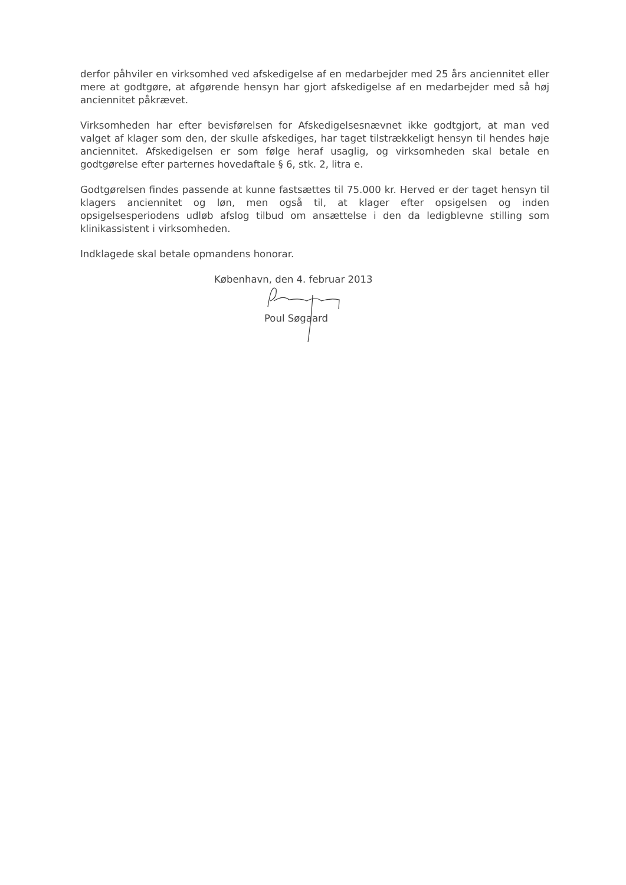derfor påhviler en virksomhed ved afskedigelse af en medarbejder med 25 års anciennitet eller mere at godtgøre, at afgørende hensyn har gjort afskedigelse af en medarbejder med så høj anciennitet påkrævet.
Virksomheden har efter bevisførelsen for Afskedigelsesnævnet ikke godtgjort, at man ved valget af klager som den, der skulle afskediges, har taget tilstrækkeligt hensyn til hendes høje anciennitet. Afskedigelsen er som følge heraf usaglig, og virksomheden skal betale en godtgørelse efter parternes hovedaftale § 6, stk. 2, litra e.
Godtgørelsen findes passende at kunne fastsættes til 75.000 kr. Herved er der taget hensyn til klagers anciennitet og løn, men også til, at klager efter opsigelsen og inden opsigelsesperiodens udløb afslog tilbud om ansættelse i den da ledigblevne stilling som klinikassistent i virksomheden.
Indklagede skal betale opmandens honorar.
København, den 4. februar 2013
Poul Søgaard